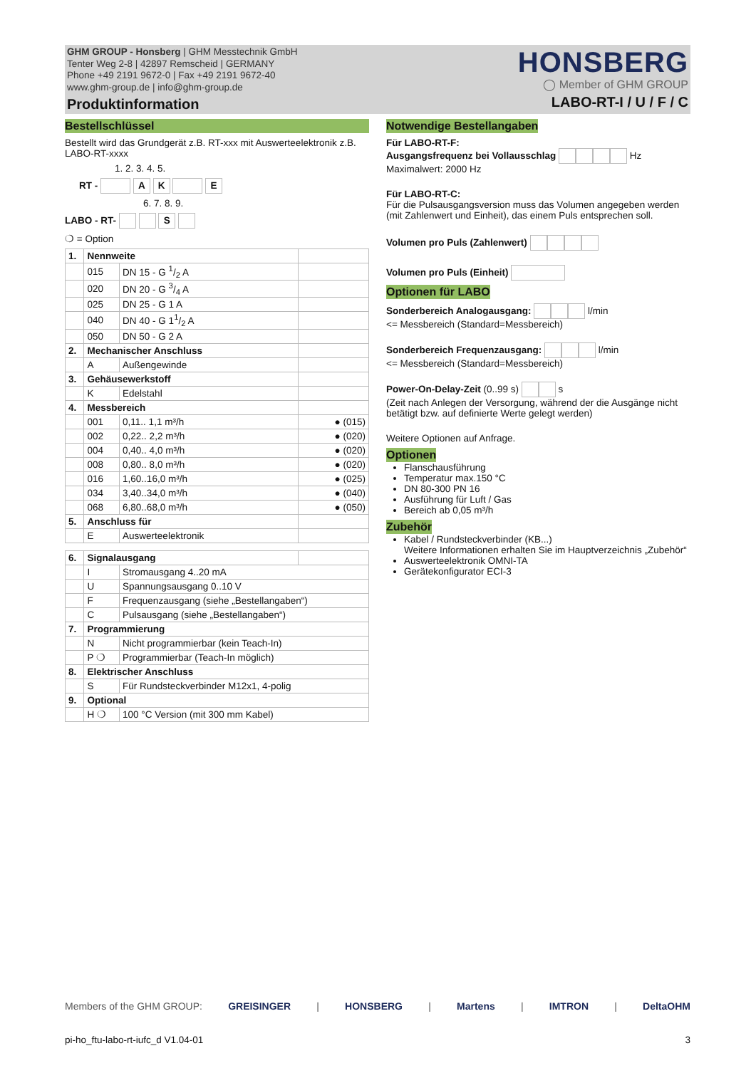GHM GROUP - Honsberg | GHM Messtechnik GmbH
Tenter Weg 2-8 | 42897 Remscheid | GERMANY
Phone +49 2191 9672-0 | Fax +49 2191 9672-40
www.ghm-group.de | info@ghm-group.de
Produktinformation
HONSBERG
◯ Member of GHM GROUP
LABO-RT-I / U / F / C
Bestellschlüssel
Bestellt wird das Grundgerät z.B. RT-xxx mit Auswerteelektronik z.B. LABO-RT-xxxx
1. 2. 3. 4. 5.
RT - A K E
6. 7. 8. 9.
LABO - RT- S
❍ = Option
| 1. | Nennweite | | |
| | 015 | DN 15 - G 1/2 A | |
| | 020 | DN 20 - G 3/4 A | |
| | 025 | DN 25 - G 1 A | |
| | 040 | DN 40 - G 11/2 A | |
| | 050 | DN 50 - G 2 A | |
| 2. | Mechanischer Anschluss | | |
| | A | Außengewinde | |
| 3. | Gehäusewerkstoff | | |
| | K | Edelstahl | |
| 4. | Messbereich | | |
| | 001 | 0,11.. 1,1 m³/h | ● (015) |
| | 002 | 0,22.. 2,2 m³/h | ● (020) |
| | 004 | 0,40.. 4,0 m³/h | ● (020) |
| | 008 | 0,80.. 8,0 m³/h | ● (020) |
| | 016 | 1,60..16,0 m³/h | ● (025) |
| | 034 | 3,40..34,0 m³/h | ● (040) |
| | 068 | 6,80..68,0 m³/h | ● (050) |
| 5. | Anschluss für | | |
| | E | Auswerteelektronik | |
| 6. | Signalausgang | | |
| | I | Stromausgang 4..20 mA | |
| | U | Spannungsausgang 0..10 V | |
| | F | Frequenzausgang (siehe „Bestellangaben“) | |
| | C | Pulsausgang (siehe „Bestellangaben“) | |
| 7. | Programmierung | | |
| | N | Nicht programmierbar (kein Teach-In) | |
| | P ❍ | Programmierbar (Teach-In möglich) | |
| 8. | Elektrischer Anschluss | | |
| | S | Für Rundsteckverbinder M12x1, 4-polig | |
| 9. | Optional | | |
| | H ❍ | 100 °C Version (mit 300 mm Kabel) | |
Notwendige Bestellangaben
Für LABO-RT-F:
Ausgangsfrequenz bei Vollausschlag Hz
Maximalwert: 2000 Hz
Für LABO-RT-C:
Für die Pulsausgangsversion muss das Volumen angegeben werden (mit Zahlenwert und Einheit), das einem Puls entsprechen soll.
Volumen pro Puls (Zahlenwert)
Volumen pro Puls (Einheit)
Optionen für LABO
Sonderbereich Analogausgang: l/min
<= Messbereich (Standard=Messbereich)
Sonderbereich Frequenzausgang: l/min
<= Messbereich (Standard=Messbereich)
Power-On-Delay-Zeit (0..99 s) s
(Zeit nach Anlegen der Versorgung, während der die Ausgänge nicht betätigt bzw. auf definierte Werte gelegt werden)
Weitere Optionen auf Anfrage.
Optionen
Flanschausführung
Temperatur max.150 °C
DN 80-300 PN 16
Ausführung für Luft / Gas
Bereich ab 0,05 m³/h
Zubehör
Kabel / Rundsteckverbinder (KB...)
Weitere Informationen erhalten Sie im Hauptverzeichnis „Zubehör“
Auswerteelektronik OMNI-TA
Gerätekonfigurator ECI-3
Members of the GHM GROUP: GREISINGER | HONSBERG | Martens | IMTRON | DeltaOHM
pi-ho_ftu-labo-rt-iufc_d V1.04-01 3